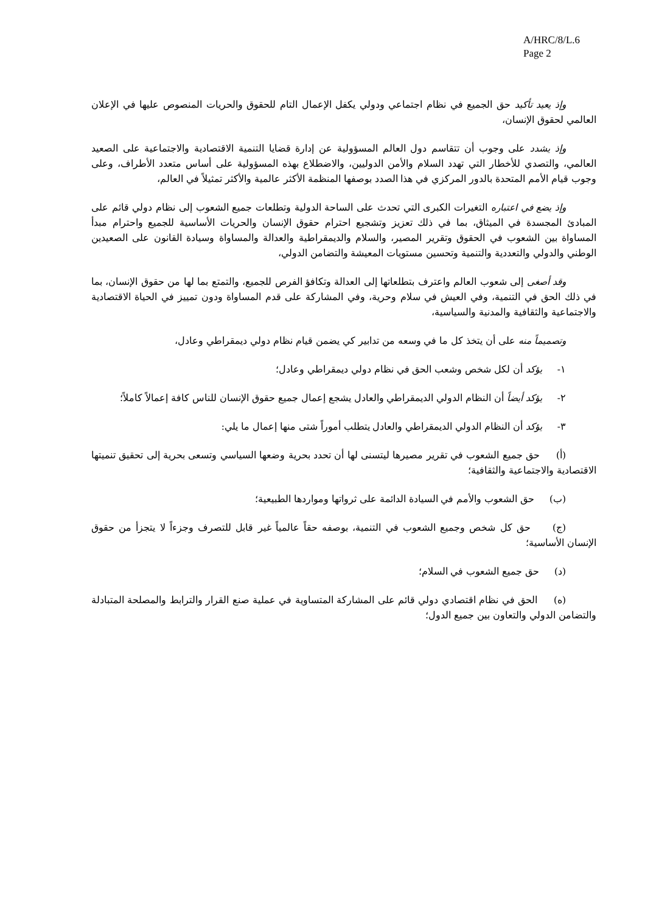A/HRC/8/L.6
Page 2
وإذ يعيد تأكيد حق الجميع في نظام اجتماعي ودولي يكفل الإعمال التام للحقوق والحريات المنصوص عليها في الإعلان العالمي لحقوق الإنسان،
وإذ يشدد على وجوب أن تتقاسم دول العالم المسؤولية عن إدارة قضايا التنمية الاقتصادية والاجتماعية على الصعيد العالمي، والتصدي للأخطار التي تهدد السلام والأمن الدوليين، والاضطلاع بهذه المسؤولية على أساس متعدد الأطراف، وعلى وجوب قيام الأمم المتحدة بالدور المركزي في هذا الصدد بوصفها المنظمة الأكثر عالمية والأكثر تمثيلاً في العالم،
وإذ يضع في اعتباره التغيرات الكبرى التي تحدث على الساحة الدولية وتطلعات جميع الشعوب إلى نظام دولي قائم على المبادئ المجسدة في الميثاق، بما في ذلك تعزيز وتشجيع احترام حقوق الإنسان والحريات الأساسية للجميع واحترام مبدأ المساواة بين الشعوب في الحقوق وتقرير المصير، والسلام والديمقراطية والعدالة والمساواة وسيادة القانون على الصعيدين الوطني والدولي والتعددية والتنمية وتحسين مستويات المعيشة والتضامن الدولي،
وقد أصغى إلى شعوب العالم واعترف بتطلعاتها إلى العدالة وتكافؤ الفرص للجميع، والتمتع بما لها من حقوق الإنسان، بما في ذلك الحق في التنمية، وفي العيش في سلام وحرية، وفي المشاركة على قدم المساواة ودون تمييز في الحياة الاقتصادية والاجتماعية والثقافية والمدنية والسياسية،
وتصميماً منه على أن يتخذ كل ما في وسعه من تدابير كي يضمن قيام نظام دولي ديمقراطي وعادل،
١- يؤكد أن لكل شخص وشعب الحق في نظام دولي ديمقراطي وعادل؛
٢- يؤكد أيضاً أن النظام الدولي الديمقراطي والعادل يشجع إعمال جميع حقوق الإنسان للناس كافة إعمالاً كاملاً؛
٣- يؤكد أن النظام الدولي الديمقراطي والعادل يتطلب أموراً شتى منها إعمال ما يلي:
(أ) حق جميع الشعوب في تقرير مصيرها ليتسنى لها أن تحدد بحرية وضعها السياسي وتسعى بحرية إلى تحقيق تنميتها الاقتصادية والاجتماعية والثقافية؛
(ب) حق الشعوب والأمم في السيادة الدائمة على ثرواتها ومواردها الطبيعية؛
(ج) حق كل شخص وجميع الشعوب في التنمية، بوصفه حقاً عالمياً غير قابل للتصرف وجزءاً لا يتجزأ من حقوق الإنسان الأساسية؛
(د) حق جميع الشعوب في السلام؛
(ه) الحق في نظام اقتصادي دولي قائم على المشاركة المتساوية في عملية صنع القرار والترابط والمصلحة المتبادلة والتضامن الدولي والتعاون بين جميع الدول؛